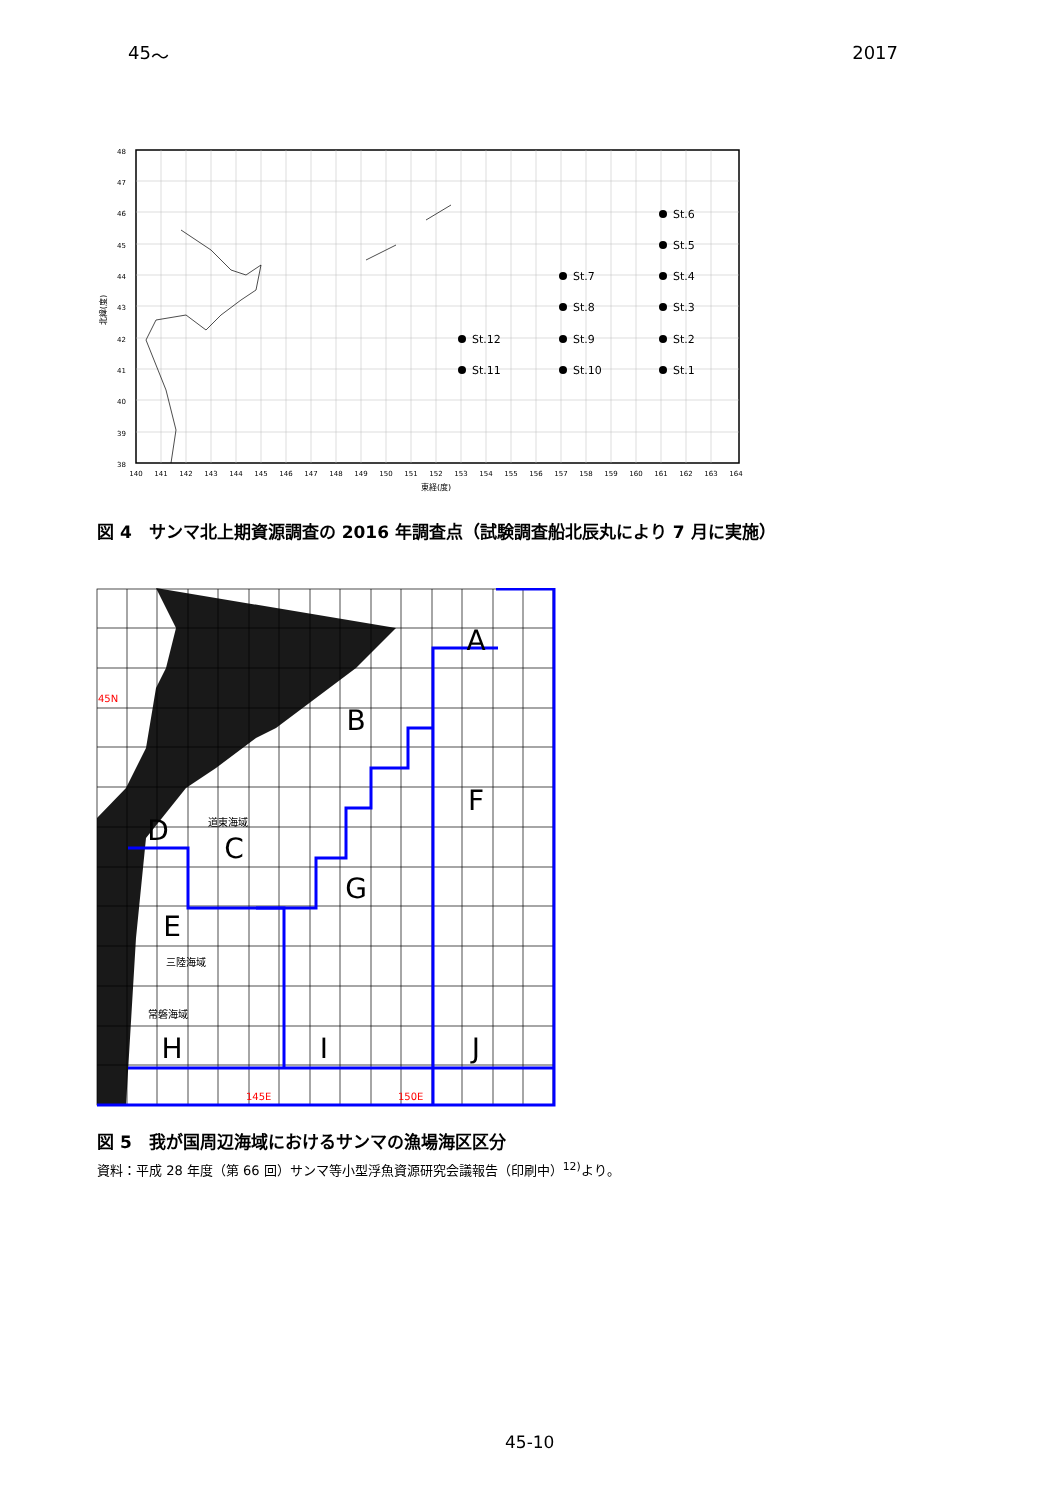45 ～ 2017
48
47
46
45
44
43
42
41
40
39
38
140
141
142
143
144
145
146
147
148
149
150
151
152
153
154
155
156
157
158
159
160
161
162
163
164
東経(度)
北緯(度)
St.6
St.5
St.7
St.4
St.8
St.3
St.12
St.9
St.2
St.11
St.10
St.1
図 4　サンマ北上期資源調査の 2016 年調査点（試験調査船北辰丸により 7 月に実施）
A
B
C
D
F
G
E
H
I
J
道東海域
三陸海域
常磐海域
45N
145E
150E
図 5　我が国周辺海域におけるサンマの漁場海区区分
資料：平成 28 年度（第 66 回）サンマ等小型浮魚資源研究会議報告（印刷中）<sup>12)</sup>より。
45-10